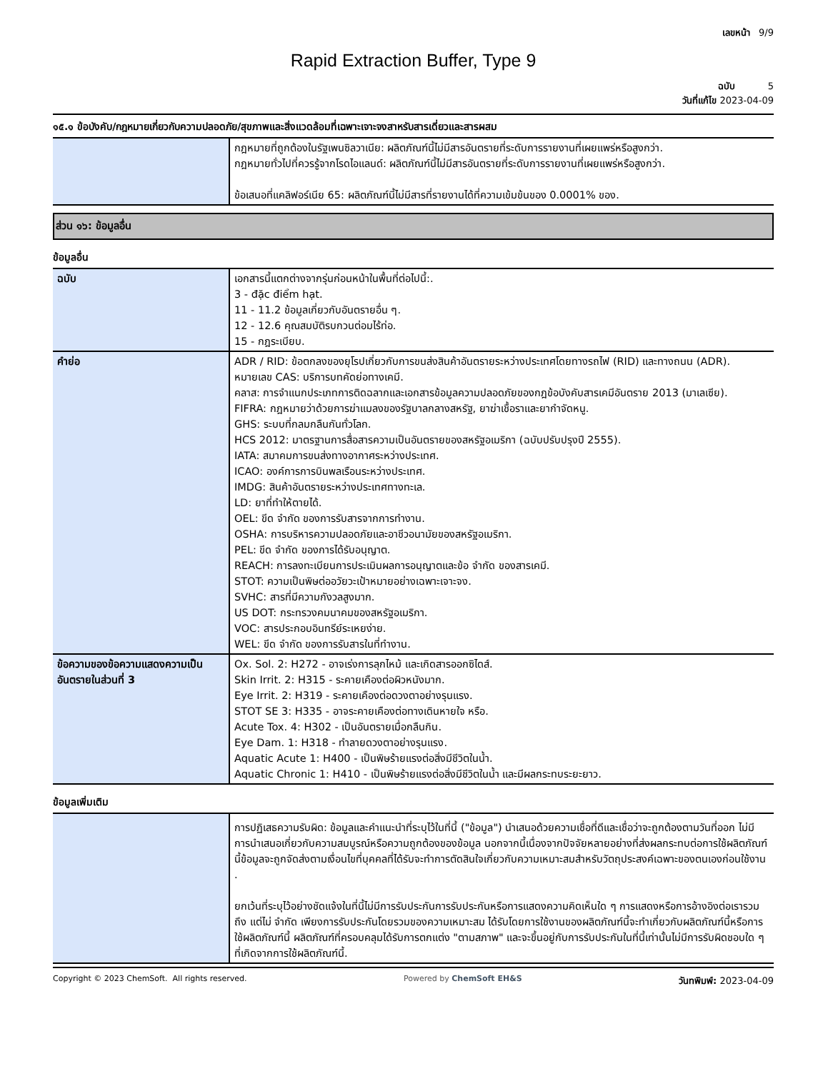เลขหน้า 9/9
Rapid Extraction Buffer, Type 9
ฉบับ 5
วันที่แก้ไข 2023-04-09
๑๕.๑ ข้อบังคับ/กฎหมายเกี่ยวกับความปลอดภัย/สุขภาพและสิ่งแวดล้อมที่เฉพาะเจาะจงสาหรับสารเดี่ยวและสารผสม
| | กฎหมายที่ถูกต้องในรัฐเพนซิลวาเนีย: ผลิตภัณฑ์นี้ไม่มีสารอันตรายที่ระดับการรายงานที่เผยแพร่หรือสูงกว่า. กฎหมายทั่วไปที่ควรรู้จากโรดไอแลนด์: ผลิตภัณฑ์นี้ไม่มีสารอันตรายที่ระดับการรายงานที่เผยแพร่หรือสูงกว่า. ข้อเสนอที่แคลิฟอร์เนีย 65: ผลิตภัณฑ์นี้ไม่มีสารที่รายงานได้ที่ความเข้มข้นของ 0.0001% ของ. |
ส่วน ๑๖: ข้อมูลอื่น
ข้อมูลอื่น
| ฉบับ | เอกสารนี้แตกต่างจากรุ่นก่อนหน้าในพื้นที่ต่อไปนี้:. 3 - đặc điểm hạt. 11 - 11.2 ข้อมูลเกี่ยวกับอันตรายอื่น ๆ. 12 - 12.6 คุณสมบัติรบกวนต่อมไร้ท่อ. 15 - กฎระเบียบ. |
| คำย่อ | ADR / RID: ข้อตกลงของยุโรปเกี่ยวกับการขนส่งสินค้าอันตรายระหว่างประเทศโดยทางรถไฟ (RID) และทางถนน (ADR). หมายเลข CAS: บริการบทคัดย่อทางเคมี. คลาส: การจำแนกประเภทการติดฉลากและเอกสารข้อมูลความปลอดภัยของกฎข้อบังคับสารเคมีอันตราย 2013 (มาเลเซีย). FIFRA: กฎหมายว่าด้วยการฆ่าแมลงของรัฐบาลกลางสหรัฐ, ยาฆ่าเชื้อราและยากำจัดหนู. GHS: ระบบที่กลมกลืนกันทั่วโลก. HCS 2012: มาตรฐานการสื่อสารความเป็นอันตรายของสหรัฐอเมริกา (ฉบับปรับปรุงปี 2555). IATA: สมาคมการขนส่งทางอากาศระหว่างประเทศ. ICAO: องค์การการบินพลเรือนระหว่างประเทศ. IMDG: สินค้าอันตรายระหว่างประเทศทางทะเล. LD: ยาที่ทำให้ตายได้. OEL: ขีด จำกัด ของการรับสารจากการทำงาน. OSHA: การบริหารความปลอดภัยและอาชีวอนามัยของสหรัฐอเมริกา. PEL: ขีด จำกัด ของการได้รับอนุญาต. REACH: การลงทะเบียนการประเมินผลการอนุญาตและข้อ จำกัด ของสารเคมี. STOT: ความเป็นพิษต่ออวัยวะเป้าหมายอย่างเฉพาะเจาะจง. SVHC: สารที่มีความกังวลสูงมาก. US DOT: กระทรวงคมนาคมของสหรัฐอเมริกา. VOC: สารประกอบอินทรีย์ระเหยง่าย. WEL: ขีด จำกัด ของการรับสารในที่ทำงาน. |
| ข้อความของข้อความแสดงความเป็นอันตรายในส่วนที่ 3 | Ox. Sol. 2: H272 - อาจเร่งการลุกไหม้ และเกิดสารออกซิไดส์. Skin Irrit. 2: H315 - ระคายเคืองต่อผิวหนังมาก. Eye Irrit. 2: H319 - ระคายเคืองต่อดวงตาอย่างรุนแรง. STOT SE 3: H335 - อาจระคายเคืองต่อทางเดินหายใจ หรือ. Acute Tox. 4: H302 - เป็นอันตรายเมื่อกลืนกิน. Eye Dam. 1: H318 - ทำลายดวงตาอย่างรุนแรง. Aquatic Acute 1: H400 - เป็นพิษร้ายแรงต่อสิ่งมีชีวิตในน้ำ. Aquatic Chronic 1: H410 - เป็นพิษร้ายแรงต่อสิ่งมีชีวิตในน้ำ และมีผลกระทบระยะยาว. |
ข้อมูลเพิ่มเติม
| | การปฏิเสธความรับผิด: ข้อมูลและคำแนะนำที่ระบุไว้ในที่นี้ ("ข้อมูล") นำเสนอด้วยความเชื่อที่ดีและเชื่อว่าจะถูกต้องตามวันที่ออก ไม่มีการนำเสนอเกี่ยวกับความสมบูรณ์หรือความถูกต้องของข้อมูล นอกจากนี้เนื่องจากปัจจัยหลายอย่างที่ส่งผลกระทบต่อการใช้ผลิตภัณฑ์นี้ข้อมูลจะถูกจัดส่งตามเงื่อนไขที่บุคคลที่ได้รับจะทำการตัดสินใจเกี่ยวกับความเหมาะสมสำหรับวัตถุประสงค์เฉพาะของตนเองก่อนใช้งาน . ยกเว้นที่ระบุไว้อย่างชัดแจ้งในที่นี้ไม่มีการรับประกันการรับประกันหรือการแสดงความคิดเห็นใด ๆ การแสดงหรือการอ้างอิงต่อเรารวมถึง แต่ไม่ จำกัด เพียงการรับประกันโดยรวมของความเหมาะสม ได้รับโดยการใช้งานของผลิตภัณฑ์นี้จะทำเกี่ยวกับผลิตภัณฑ์นี้หรือการใช้ผลิตภัณฑ์นี้ ผลิตภัณฑ์ที่ครอบคลุมได้รับการตกแต่ง "ตามสภาพ" และจะขึ้นอยู่กับการรับประกันในที่นี้เท่านั้นไม่มีการรับผิดชอบใด ๆ ที่เกิดจากการใช้ผลิตภัณฑ์นี้. |
Copyright © 2023 ChemSoft. All rights reserved. Powered by ChemSoft EH&S วันทพิมพ์: 2023-04-09